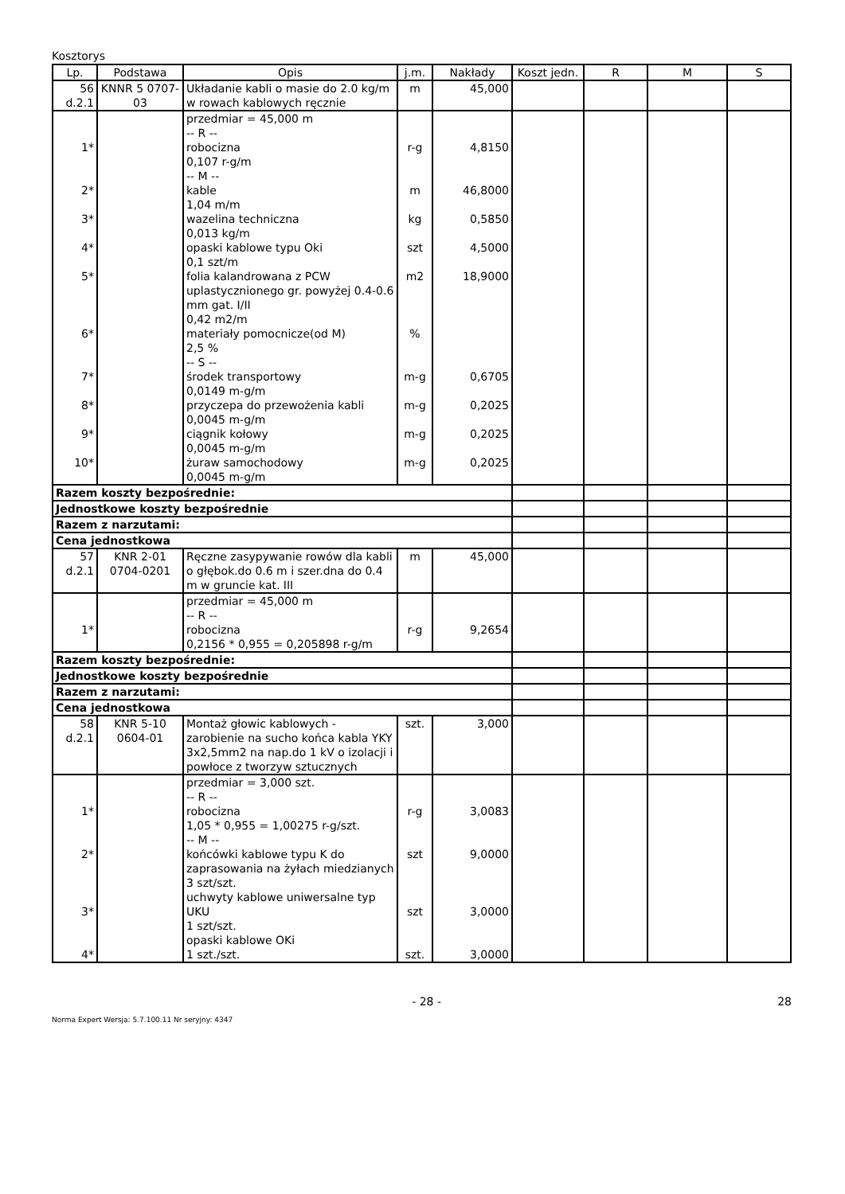Kosztorys
| Lp. | Podstawa | Opis | j.m. | Nakłady | Koszt jedn. | R | M | S |
| --- | --- | --- | --- | --- | --- | --- | --- | --- |
| 56 d.2.1 | KNNR 5 0707- 03 | Układanie kabli o masie do 2.0 kg/m w rowach kablowych ręcznie | m | 45,000 | | | | |
| 1* 2* 3* 4* 5* 6* 7* 8* 9* 10* | | przedmiar = 45,000 m -- R -- robocizna 0,107 r-g/m -- M -- kable 1,04 m/m wazelina techniczna 0,013 kg/m opaski kablowe typu Oki 0,1 szt/m folia kalandrowana z PCW uplastycznionego gr. powyżej 0.4-0.6 mm gat. I/II 0,42 m2/m materiały pomocnicze(od M) 2,5 % -- S -- środek transportowy 0,0149 m-g/m przyczepa do przewożenia kabli 0,0045 m-g/m ciągnik kołowy 0,0045 m-g/m żuraw samochodowy 0,0045 m-g/m | r-g m kg szt m2 % m-g m-g m-g m-g | 4,8150 46,8000 0,5850 4,5000 18,9000 0,6705 0,2025 0,2025 0,2025 | | | | |
| Razem koszty bezpośrednie: | | | | | | | | |
| Jednostkowe koszty bezpośrednie | | | | | | | | |
| Razem z narzutami: | | | | | | | | |
| Cena jednostkowa | | | | | | | | |
| 57 d.2.1 | KNR 2-01 0704-0201 | Ręczne zasypywanie rowów dla kabli o głębok.do 0.6 m i szer.dna do 0.4 m w gruncie kat. III | m | 45,000 | | | | |
| 1* | | przedmiar = 45,000 m -- R -- robocizna 0,2156 * 0,955 = 0,205898 r-g/m | r-g | 9,2654 | | | | |
| Razem koszty bezpośrednie: | | | | | | | | |
| Jednostkowe koszty bezpośrednie | | | | | | | | |
| Razem z narzutami: | | | | | | | | |
| Cena jednostkowa | | | | | | | | |
| 58 d.2.1 | KNR 5-10 0604-01 | Montaż głowic kablowych - zarobienie na sucho końca kabla YKY 3x2,5mm2 na nap.do 1 kV o izolacji i powłoce z tworzyw sztucznych | szt. | 3,000 | | | | |
| 1* 2* 3* 4* | | przedmiar = 3,000 szt. -- R -- robocizna 1,05 * 0,955 = 1,00275 r-g/szt. -- M -- końcówki kablowe typu K do zaprasowania na żyłach miedzianych 3 szt/szt. uchwyty kablowe uniwersalne typ UKU 1 szt/szt. opaski kablowe OKi 1 szt./szt. | r-g szt szt szt. | 3,0083 9,0000 3,0000 3,0000 | | | | |
- 28 - 28
Norma Expert Wersja: 5.7.100.11 Nr seryjny: 4347